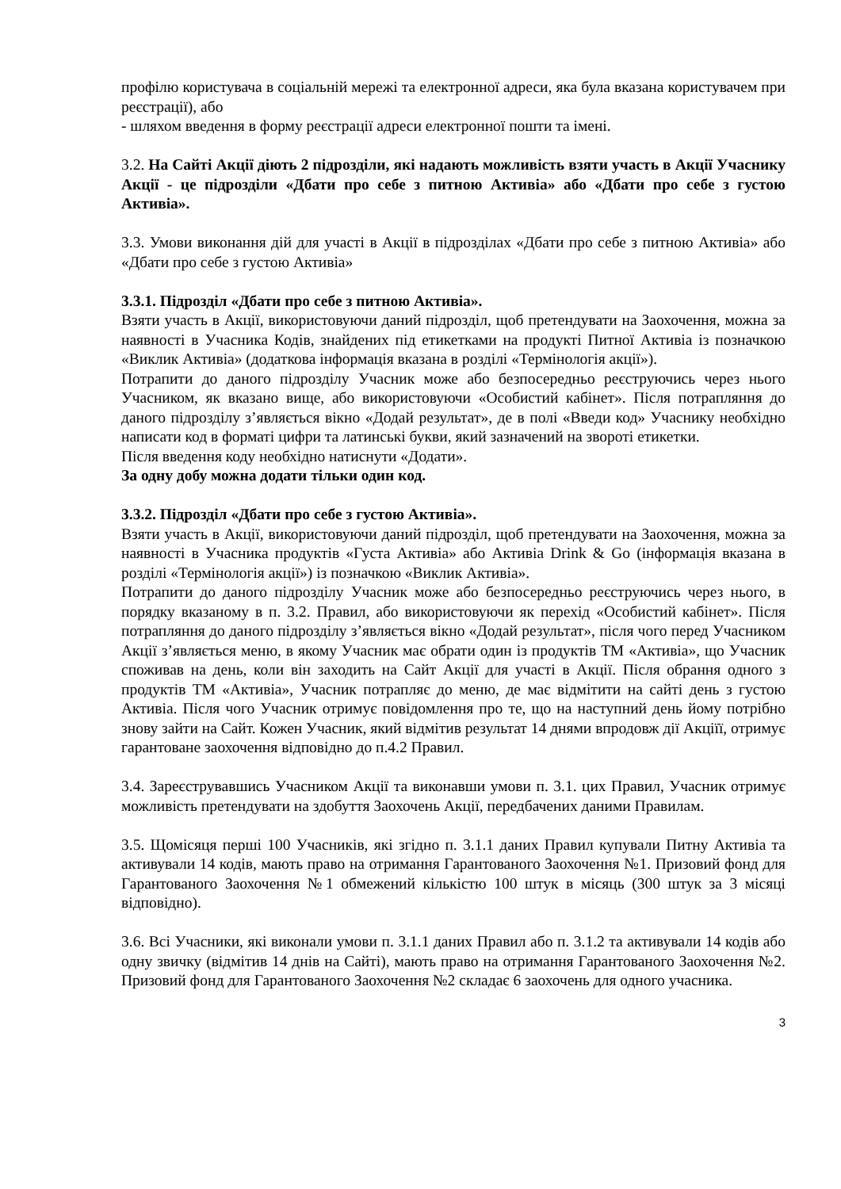профілю користувача в соціальній мережі та електронної адреси, яка була вказана користувачем при реєстрації), або
- шляхом введення в форму реєстрації адреси електронної пошти та імені.
3.2. На Сайті Акції діють 2 підрозділи, які надають можливість взяти участь в Акції Учаснику Акції - це підрозділи «Дбати про себе з питною Активіа» або «Дбати про себе з густою Активіа».
3.3. Умови виконання дій для участі в Акції в підрозділах «Дбати про себе з питною Активіа» або «Дбати про себе з густою Активіа»
3.3.1. Підрозділ «Дбати про себе з питною Активіа».
Взяти участь в Акції, використовуючи даний підрозділ, щоб претендувати на Заохочення, можна за наявності в Учасника Кодів, знайдених під етикетками на продукті Питної Активіа із позначкою «Виклик Активіа» (додаткова інформація вказана в розділі «Термінологія акції»).
Потрапити до даного підрозділу Учасник може або безпосередньо реєструючись через нього Учасником, як вказано вище, або використовуючи «Особистий кабінет». Після потрапляння до даного підрозділу з’являється вікно «Додай результат», де в полі «Введи код» Учаснику необхідно написати код в форматі цифри та латинські букви, який зазначений на звороті етикетки.
Після введення коду необхідно натиснути «Додати».
За одну добу можна додати тільки один код.
3.3.2. Підрозділ «Дбати про себе з густою Активіа».
Взяти участь в Акції, використовуючи даний підрозділ, щоб претендувати на Заохочення, можна за наявності в Учасника продуктів «Густа Активіа» або Активіа Drink & Go (інформація вказана в розділі «Термінологія акції») із позначкою «Виклик Активіа».
Потрапити до даного підрозділу Учасник може або безпосередньо реєструючись через нього, в порядку вказаному в п. 3.2. Правил, або використовуючи як перехід «Особистий кабінет». Після потрапляння до даного підрозділу з’являється вікно «Додай результат», після чого перед Учасником Акції з’являється меню, в якому Учасник має обрати один із продуктів ТМ «Активіа», що Учасник споживав на день, коли він заходить на Сайт Акції для участі в Акції. Після обрання одного з продуктів ТМ «Активіа», Учасник потрапляє до меню, де має відмітити на сайті день з густою Активіа. Після чого Учасник отримує повідомлення про те, що на наступний день йому потрібно знову зайти на Сайт. Кожен Учасник, який відмітив результат 14 днями впродовж дії Акціїї, отримує гарантоване заохочення відповідно до п.4.2 Правил.
3.4. Зареєструвавшись Учасником Акції та виконавши умови п. 3.1. цих Правил, Учасник отримує можливість претендувати на здобуття Заохочень Акції, передбачених даними Правилам.
3.5. Щомісяця перші 100 Учасників, які згідно п. 3.1.1 даних Правил купували Питну Активіа та активували 14 кодів, мають право на отримання Гарантованого Заохочення №1. Призовий фонд для Гарантованого Заохочення №1 обмежений кількістю 100 штук в місяць (300 штук за 3 місяці відповідно).
3.6. Всі Учасники, які виконали умови п. 3.1.1 даних Правил або п. 3.1.2 та активували 14 кодів або одну звичку (відмітив 14 днів на Сайті), мають право на отримання Гарантованого Заохочення №2. Призовий фонд для Гарантованого Заохочення №2 складає 6 заохочень для одного учасника.
3